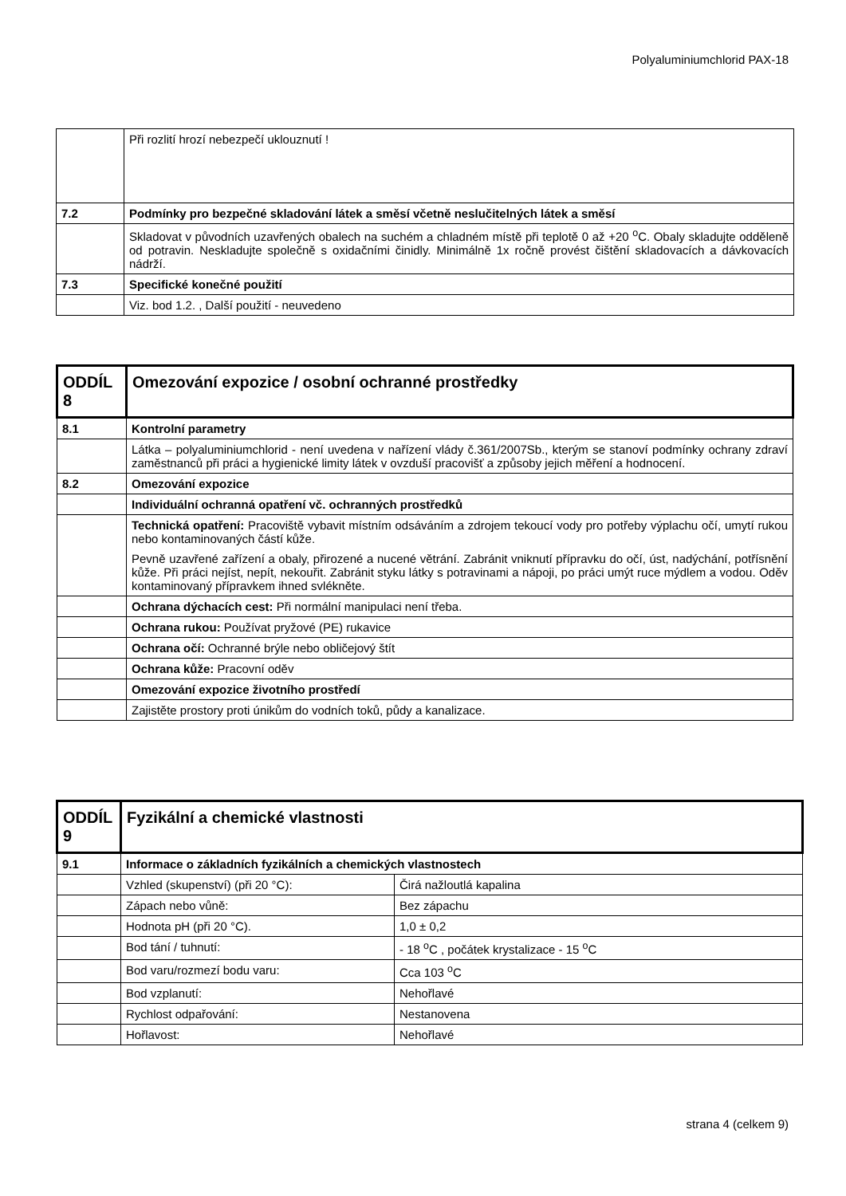Polyaluminiumchlorid PAX-18
| | Při rozlití hrozí nebezpečí uklouznutí ! |
| 7.2 | Podmínky pro bezpečné skladování látek a směsí včetně neslučitelných látek a směsí |
| | Skladovat v původních uzavřených obalech na suchém a chladném místě při teplotě 0 až +20 <sup>o</sup>C. Obaly skladujte odděleně od potravin. Neskladujte společně s oxidačními činidly. Minimálně 1x ročně provést čištění skladovacích a dávkovacích nádrží. |
| 7.3 | Specifické konečné použití |
| | Viz. bod 1.2. , Další použití - neuvedeno |
| ODDÍL 8 | Omezování expozice / osobní ochranné prostředky |
| 8.1 | Kontrolní parametry |
| | Látka – polyaluminiumchlorid - není uvedena v nařízení vlády č.361/2007Sb., kterým se stanoví podmínky ochrany zdraví zaměstnanců při práci a hygienické limity látek v ovzduší pracovišť a způsoby jejich měření a hodnocení. |
| 8.2 | Omezování expozice |
| | Individuální ochranná opatření vč. ochranných prostředků |
| | Technická opatření: Pracoviště vybavit místním odsáváním a zdrojem tekoucí vody pro potřeby výplachu očí, umytí rukou nebo kontaminovaných částí kůže. Pevně uzavřené zařízení a obaly, přirozené a nucené větrání. Zabránit vniknutí přípravku do očí, úst, nadýchání, potřísnění kůže. Při práci nejíst, nepít, nekouřit. Zabránit styku látky s potravinami a nápoji, po práci umýt ruce mýdlem a vodou. Oděv kontaminovaný přípravkem ihned svlékněte. |
| | Ochrana dýchacích cest: Při normální manipulaci není třeba. |
| | Ochrana rukou: Používat pryžové (PE) rukavice |
| | Ochrana očí: Ochranné brýle nebo obličejový štít |
| | Ochrana kůže: Pracovní oděv |
| | Omezování expozice životního prostředí |
| | Zajistěte prostory proti únikům do vodních toků, půdy a kanalizace. |
| ODDÍL 9 | Fyzikální a chemické vlastnosti | |
| 9.1 | Informace o základních fyzikálních a chemických vlastnostech | |
| | Vzhled (skupenství) (při 20 °C): | Čirá nažloutlá kapalina |
| | Zápach nebo vůně: | Bez zápachu |
| | Hodnota pH (při 20 °C). | 1,0 ± 0,2 |
| | Bod tání / tuhnutí: | - 18 <sup>o</sup>C , počátek krystalizace - 15 <sup>o</sup>C |
| | Bod varu/rozmezí bodu varu: | Cca 103 <sup>o</sup>C |
| | Bod vzplanutí: | Nehořlavé |
| | Rychlost odpařování: | Nestanovena |
| | Hořlavost: | Nehořlavé |
strana 4 (celkem 9)